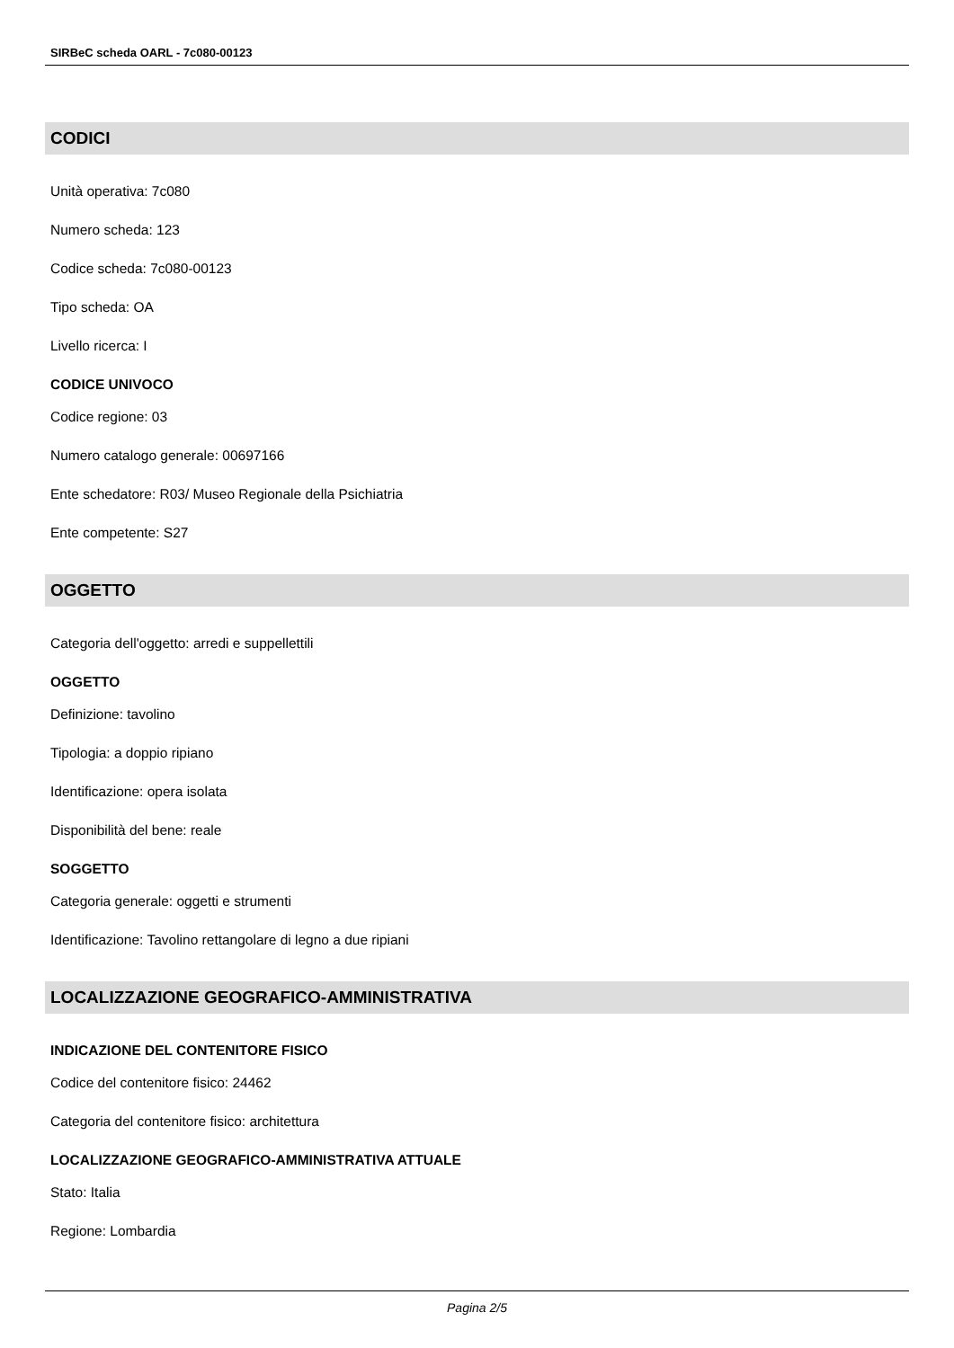SIRBeC scheda OARL - 7c080-00123
CODICI
Unità operativa: 7c080
Numero scheda: 123
Codice scheda: 7c080-00123
Tipo scheda: OA
Livello ricerca: I
CODICE UNIVOCO
Codice regione: 03
Numero catalogo generale: 00697166
Ente schedatore: R03/ Museo Regionale della Psichiatria
Ente competente: S27
OGGETTO
Categoria dell'oggetto: arredi e suppellettili
OGGETTO
Definizione: tavolino
Tipologia: a doppio ripiano
Identificazione: opera isolata
Disponibilità del bene: reale
SOGGETTO
Categoria generale: oggetti e strumenti
Identificazione: Tavolino rettangolare di legno a due ripiani
LOCALIZZAZIONE GEOGRAFICO-AMMINISTRATIVA
INDICAZIONE DEL CONTENITORE FISICO
Codice del contenitore fisico: 24462
Categoria del contenitore fisico: architettura
LOCALIZZAZIONE GEOGRAFICO-AMMINISTRATIVA ATTUALE
Stato: Italia
Regione: Lombardia
Pagina 2/5